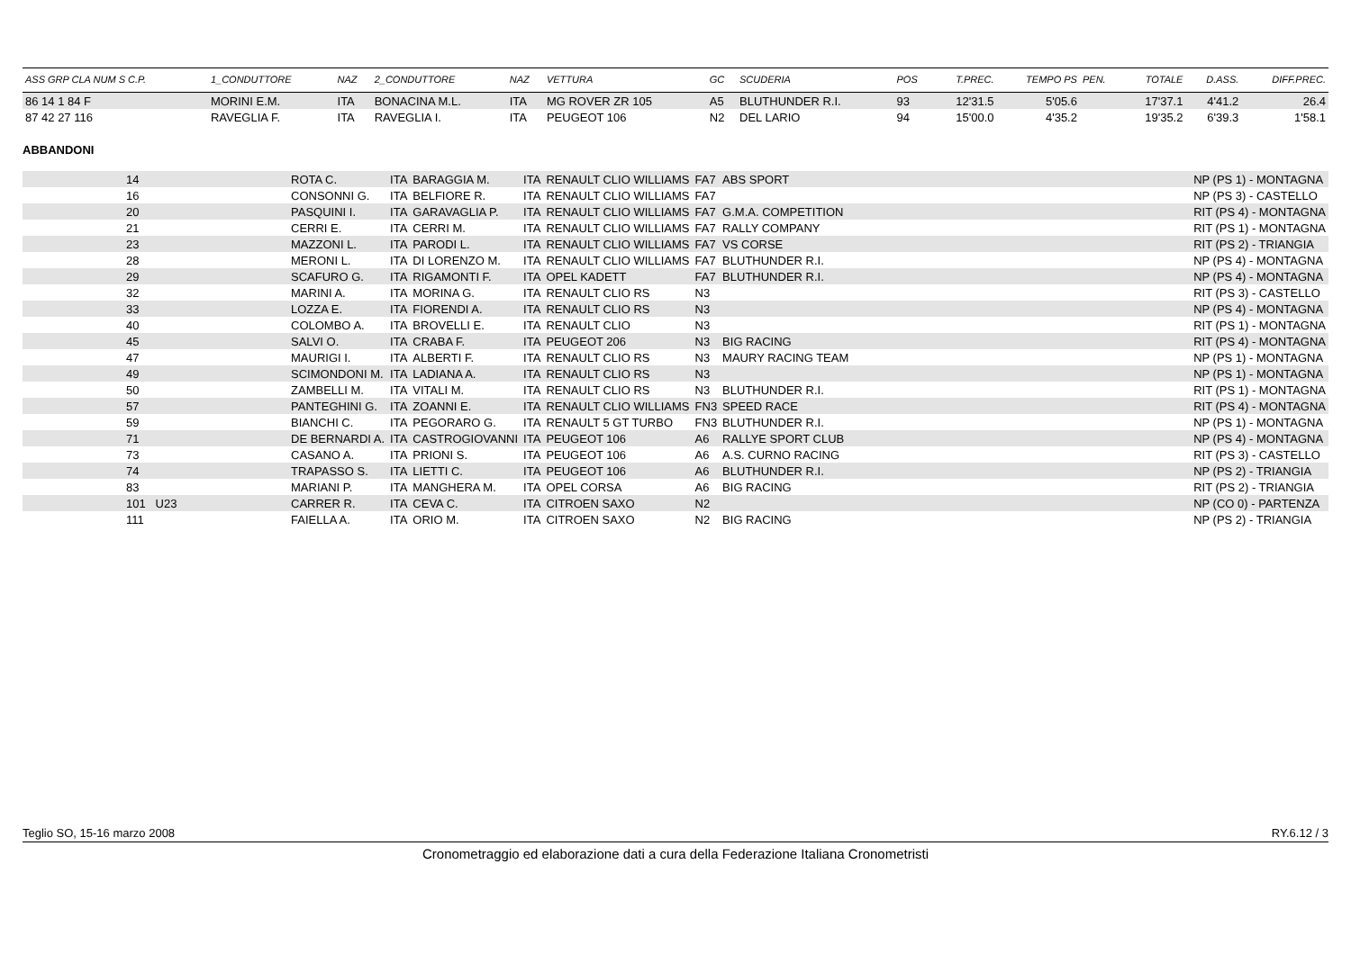| ASS GRP CLA NUM S C.P. | 1_CONDUTTORE | NAZ | 2_CONDUTTORE | NAZ | VETTURA | GC | SCUDERIA | POS | T.PREC. | TEMPO PS | PEN. | TOTALE | D.ASS. | DIFF.PREC. |
| --- | --- | --- | --- | --- | --- | --- | --- | --- | --- | --- | --- | --- | --- | --- |
| 86 14 1 84 F | MORINI E.M. | ITA | BONACINA M.L. | ITA | MG ROVER ZR 105 | A5 | BLUTHUNDER R.I. | 93 | 12'31.5 | 5'05.6 | | 17'37.1 | 4'41.2 | 26.4 |
| 87 42 27 116 | RAVEGLIA F. | ITA | RAVEGLIA I. | ITA | PEUGEOT 106 | N2 | DEL LARIO | 94 | 15'00.0 | 4'35.2 | | 19'35.2 | 6'39.3 | 1'58.1 |
ABBANDONI
| 14 | ROTA C. | ITA | BARAGGIA M. | ITA | RENAULT CLIO WILLIAMS | FA7 | ABS SPORT | | NP (PS 1) - MONTAGNA |
| 16 | CONSONNI G. | ITA | BELFIORE R. | ITA | RENAULT CLIO WILLIAMS | FA7 | | | NP (PS 3) - CASTELLO |
| 20 | PASQUINI I. | ITA | GARAVAGLIA P. | ITA | RENAULT CLIO WILLIAMS | FA7 | G.M.A. COMPETITION | | RIT (PS 4) - MONTAGNA |
| 21 | CERRI E. | ITA | CERRI M. | ITA | RENAULT CLIO WILLIAMS | FA7 | RALLY COMPANY | | RIT (PS 1) - MONTAGNA |
| 23 | MAZZONI L. | ITA | PARODI L. | ITA | RENAULT CLIO WILLIAMS | FA7 | VS CORSE | | RIT (PS 2) - TRIANGIA |
| 28 | MERONI L. | ITA | DI LORENZO M. | ITA | RENAULT CLIO WILLIAMS | FA7 | BLUTHUNDER R.I. | | NP (PS 4) - MONTAGNA |
| 29 | SCAFURO G. | ITA | RIGAMONTI F. | ITA | OPEL KADETT | FA7 | BLUTHUNDER R.I. | | NP (PS 4) - MONTAGNA |
| 32 | MARINI A. | ITA | MORINA G. | ITA | RENAULT CLIO RS | N3 | | | RIT (PS 3) - CASTELLO |
| 33 | LOZZA E. | ITA | FIORENDI A. | ITA | RENAULT CLIO RS | N3 | | | NP (PS 4) - MONTAGNA |
| 40 | COLOMBO A. | ITA | BROVELLI E. | ITA | RENAULT CLIO | N3 | | | RIT (PS 1) - MONTAGNA |
| 45 | SALVI O. | ITA | CRABA F. | ITA | PEUGEOT 206 | N3 | BIG RACING | | RIT (PS 4) - MONTAGNA |
| 47 | MAURIGI I. | ITA | ALBERTI F. | ITA | RENAULT CLIO RS | N3 | MAURY RACING TEAM | | NP (PS 1) - MONTAGNA |
| 49 | SCIMONDONI M. | ITA | LADIANA A. | ITA | RENAULT CLIO RS | N3 | | | NP (PS 1) - MONTAGNA |
| 50 | ZAMBELLI M. | ITA | VITALI M. | ITA | RENAULT CLIO RS | N3 | BLUTHUNDER R.I. | | RIT (PS 1) - MONTAGNA |
| 57 | PANTEGHINI G. | ITA | ZOANNI E. | ITA | RENAULT CLIO WILLIAMS | FN3 | SPEED RACE | | RIT (PS 4) - MONTAGNA |
| 59 | BIANCHI C. | ITA | PEGORARO G. | ITA | RENAULT 5 GT TURBO | FN3 | BLUTHUNDER R.I. | | NP (PS 1) - MONTAGNA |
| 71 | DE BERNARDI A. | ITA | CASTROGIOVANNI | ITA | PEUGEOT 106 | A6 | RALLYE SPORT CLUB | | NP (PS 4) - MONTAGNA |
| 73 | CASANO A. | ITA | PRIONI S. | ITA | PEUGEOT 106 | A6 | A.S. CURNO RACING | | RIT (PS 3) - CASTELLO |
| 74 | TRAPASSO S. | ITA | LIETTI C. | ITA | PEUGEOT 106 | A6 | BLUTHUNDER R.I. | | NP (PS 2) - TRIANGIA |
| 83 | MARIANI P. | ITA | MANGHERA M. | ITA | OPEL CORSA | A6 | BIG RACING | | RIT (PS 2) - TRIANGIA |
| 101 U23 | CARRER R. | ITA | CEVA C. | ITA | CITROEN SAXO | N2 | | | NP (CO 0) - PARTENZA |
| 111 | FAIELLA A. | ITA | ORIO M. | ITA | CITROEN SAXO | N2 | BIG RACING | | NP (PS 2) - TRIANGIA |
Teglio SO, 15-16 marzo 2008 RY.6.12 / 3
Cronometraggio ed elaborazione dati a cura della Federazione Italiana Cronometristi